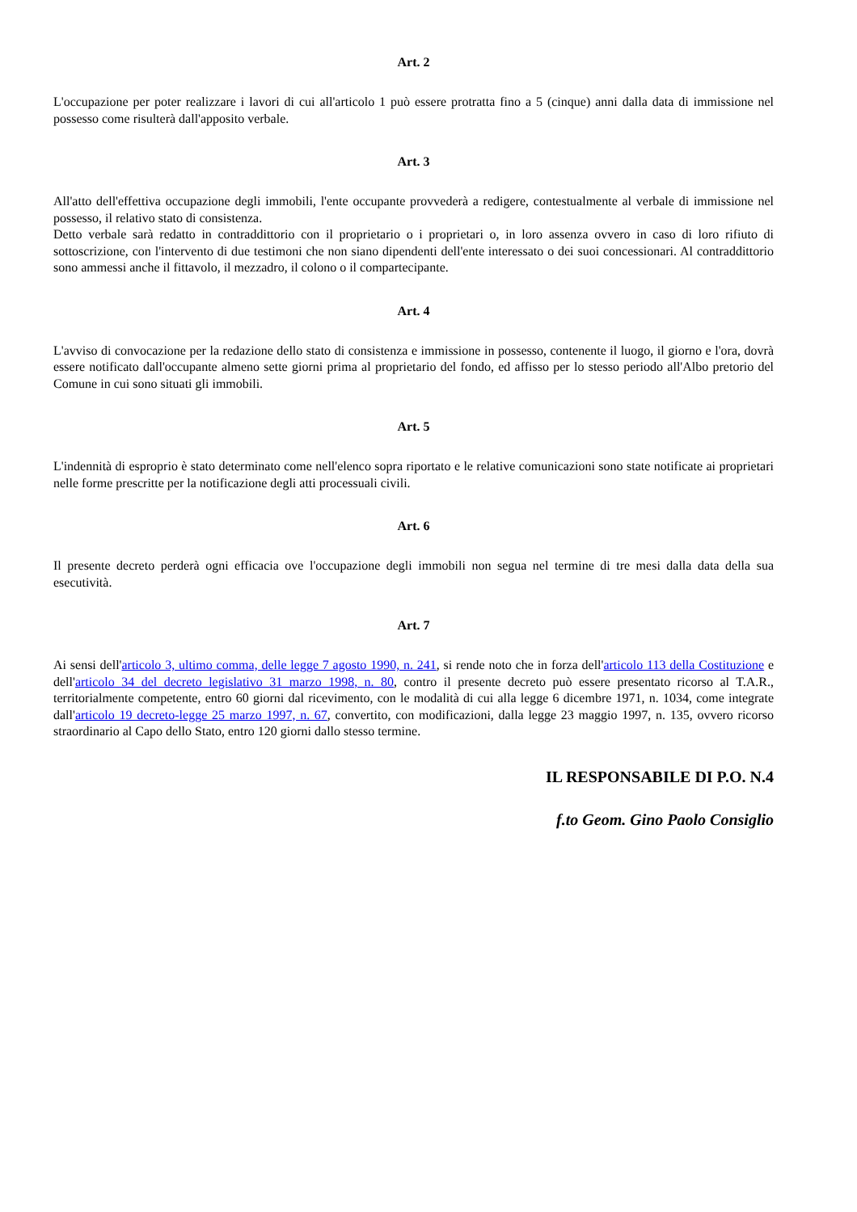Art. 2
L'occupazione per poter realizzare i lavori di cui all'articolo 1 può essere protratta fino a 5 (cinque) anni dalla data di immissione nel possesso come risulterà dall'apposito verbale.
Art. 3
All'atto dell'effettiva occupazione degli immobili, l'ente occupante provvederà a redigere, contestualmente al verbale di immissione nel possesso, il relativo stato di consistenza.
Detto verbale sarà redatto in contraddittorio con il proprietario o i proprietari o, in loro assenza ovvero in caso di loro rifiuto di sottoscrizione, con l'intervento di due testimoni che non siano dipendenti dell'ente interessato o dei suoi concessionari. Al contraddittorio sono ammessi anche il fittavolo, il mezzadro, il colono o il compartecipante.
Art. 4
L'avviso di convocazione per la redazione dello stato di consistenza e immissione in possesso, contenente il luogo, il giorno e l'ora, dovrà essere notificato dall'occupante almeno sette giorni prima al proprietario del fondo, ed affisso per lo stesso periodo all'Albo pretorio del Comune in cui sono situati gli immobili.
Art. 5
L'indennità di esproprio è stato determinato come nell'elenco sopra riportato e le relative comunicazioni sono state notificate ai proprietari nelle forme prescritte per la notificazione degli atti processuali civili.
Art. 6
Il presente decreto perderà ogni efficacia ove l'occupazione degli immobili non segua nel termine di tre mesi dalla data della sua esecutività.
Art. 7
Ai sensi dell'articolo 3, ultimo comma, delle legge 7 agosto 1990, n. 241, si rende noto che in forza dell'articolo 113 della Costituzione e dell'articolo 34 del decreto legislativo 31 marzo 1998, n. 80, contro il presente decreto può essere presentato ricorso al T.A.R., territorialmente competente, entro 60 giorni dal ricevimento, con le modalità di cui alla legge 6 dicembre 1971, n. 1034, come integrate dall'articolo 19 decreto-legge 25 marzo 1997, n. 67, convertito, con modificazioni, dalla legge 23 maggio 1997, n. 135, ovvero ricorso straordinario al Capo dello Stato, entro 120 giorni dallo stesso termine.
IL RESPONSABILE DI P.O. N.4
f.to Geom. Gino Paolo Consiglio